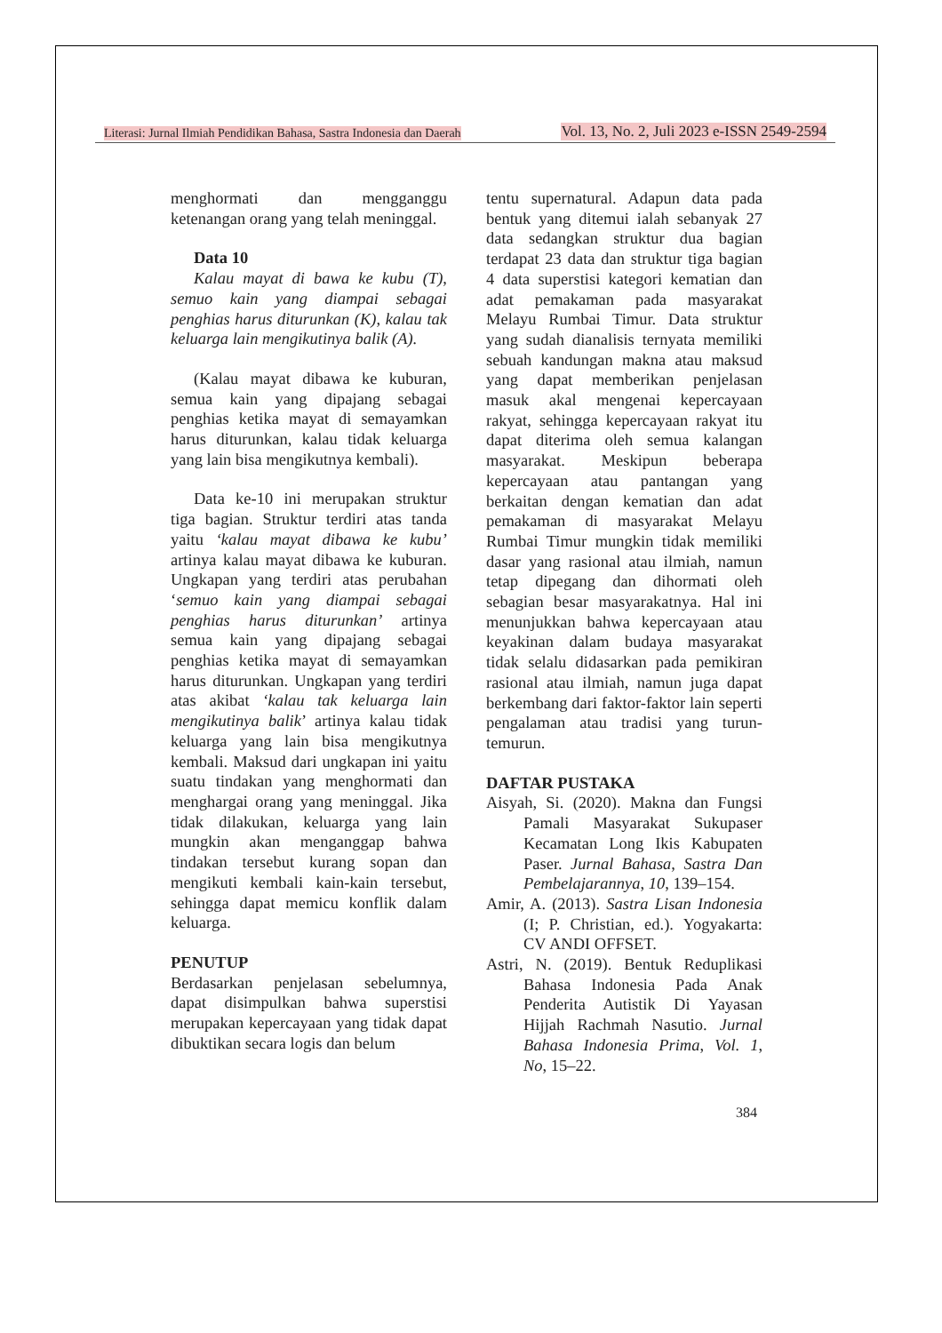Literasi: Jurnal Ilmiah Pendidikan Bahasa, Sastra Indonesia dan Daerah Vol. 13, No. 2, Juli 2023 e-ISSN 2549-2594
menghormati dan mengganggu ketenangan orang yang telah meninggal.
Data 10
Kalau mayat di bawa ke kubu (T), semuo kain yang diampai sebagai penghias harus diturunkan (K), kalau tak keluarga lain mengikutinya balik (A).
(Kalau mayat dibawa ke kuburan, semua kain yang dipajang sebagai penghias ketika mayat di semayamkan harus diturunkan, kalau tidak keluarga yang lain bisa mengikutnya kembali).
Data ke-10 ini merupakan struktur tiga bagian. Struktur terdiri atas tanda yaitu ‘kalau mayat dibawa ke kubu’ artinya kalau mayat dibawa ke kuburan. Ungkapan yang terdiri atas perubahan ‘semuo kain yang diampai sebagai penghias harus diturunkan’ artinya semua kain yang dipajang sebagai penghias ketika mayat di semayamkan harus diturunkan. Ungkapan yang terdiri atas akibat ‘kalau tak keluarga lain mengikutinya balik’ artinya kalau tidak keluarga yang lain bisa mengikutnya kembali. Maksud dari ungkapan ini yaitu suatu tindakan yang menghormati dan menghargai orang yang meninggal. Jika tidak dilakukan, keluarga yang lain mungkin akan menganggap bahwa tindakan tersebut kurang sopan dan mengikuti kembali kain-kain tersebut, sehingga dapat memicu konflik dalam keluarga.
PENUTUP
Berdasarkan penjelasan sebelumnya, dapat disimpulkan bahwa superstisi merupakan kepercayaan yang tidak dapat dibuktikan secara logis dan belum
tentu supernatural. Adapun data pada bentuk yang ditemui ialah sebanyak 27 data sedangkan struktur dua bagian terdapat 23 data dan struktur tiga bagian 4 data superstisi kategori kematian dan adat pemakaman pada masyarakat Melayu Rumbai Timur. Data struktur yang sudah dianalisis ternyata memiliki sebuah kandungan makna atau maksud yang dapat memberikan penjelasan masuk akal mengenai kepercayaan rakyat, sehingga kepercayaan rakyat itu dapat diterima oleh semua kalangan masyarakat. Meskipun beberapa kepercayaan atau pantangan yang berkaitan dengan kematian dan adat pemakaman di masyarakat Melayu Rumbai Timur mungkin tidak memiliki dasar yang rasional atau ilmiah, namun tetap dipegang dan dihormati oleh sebagian besar masyarakatnya. Hal ini menunjukkan bahwa kepercayaan atau keyakinan dalam budaya masyarakat tidak selalu didasarkan pada pemikiran rasional atau ilmiah, namun juga dapat berkembang dari faktor-faktor lain seperti pengalaman atau tradisi yang turun-temurun.
DAFTAR PUSTAKA
Aisyah, Si. (2020). Makna dan Fungsi Pamali Masyarakat Sukupaser Kecamatan Long Ikis Kabupaten Paser. Jurnal Bahasa, Sastra Dan Pembelajarannya, 10, 139–154.
Amir, A. (2013). Sastra Lisan Indonesia (I; P. Christian, ed.). Yogyakarta: CV ANDI OFFSET.
Astri, N. (2019). Bentuk Reduplikasi Bahasa Indonesia Pada Anak Penderita Autistik Di Yayasan Hijjah Rachmah Nasutio. Jurnal Bahasa Indonesia Prima, Vol. 1, No, 15–22.
384